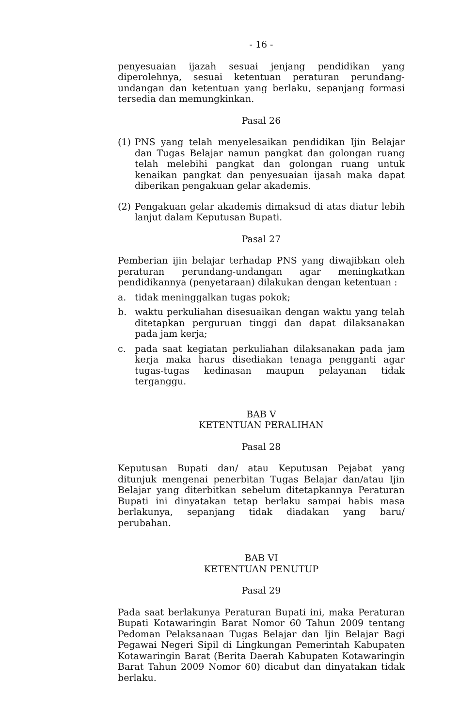- 16 -
penyesuaian ijazah sesuai jenjang pendidikan yang diperolehnya, sesuai ketentuan peraturan perundang-undangan dan ketentuan yang berlaku, sepanjang formasi tersedia dan memungkinkan.
Pasal 26
(1) PNS yang telah menyelesaikan pendidikan Ijin Belajar dan Tugas Belajar namun pangkat dan golongan ruang telah melebihi pangkat dan golongan ruang untuk kenaikan pangkat dan penyesuaian ijasah maka dapat diberikan pengakuan gelar akademis.
(2) Pengakuan gelar akademis dimaksud di atas diatur lebih lanjut dalam Keputusan Bupati.
Pasal 27
Pemberian ijin belajar terhadap PNS yang diwajibkan oleh peraturan perundang-undangan agar meningkatkan pendidikannya (penyetaraan) dilakukan dengan ketentuan :
a. tidak meninggalkan tugas pokok;
b. waktu perkuliahan disesuaikan dengan waktu yang telah ditetapkan perguruan tinggi dan dapat dilaksanakan pada jam kerja;
c. pada saat kegiatan perkuliahan dilaksanakan pada jam kerja maka harus disediakan tenaga pengganti agar tugas-tugas kedinasan maupun pelayanan tidak terganggu.
BAB V
KETENTUAN PERALIHAN
Pasal 28
Keputusan Bupati dan/ atau Keputusan Pejabat yang ditunjuk mengenai penerbitan Tugas Belajar dan/atau Ijin Belajar yang diterbitkan sebelum ditetapkannya Peraturan Bupati ini dinyatakan tetap berlaku sampai habis masa berlakunya, sepanjang tidak diadakan yang baru/ perubahan.
BAB VI
KETENTUAN PENUTUP
Pasal 29
Pada saat berlakunya Peraturan Bupati ini, maka Peraturan Bupati Kotawaringin Barat Nomor 60 Tahun 2009 tentang Pedoman Pelaksanaan Tugas Belajar dan Ijin Belajar Bagi Pegawai Negeri Sipil di Lingkungan Pemerintah Kabupaten Kotawaringin Barat (Berita Daerah Kabupaten Kotawaringin Barat Tahun 2009 Nomor 60) dicabut dan dinyatakan tidak berlaku.